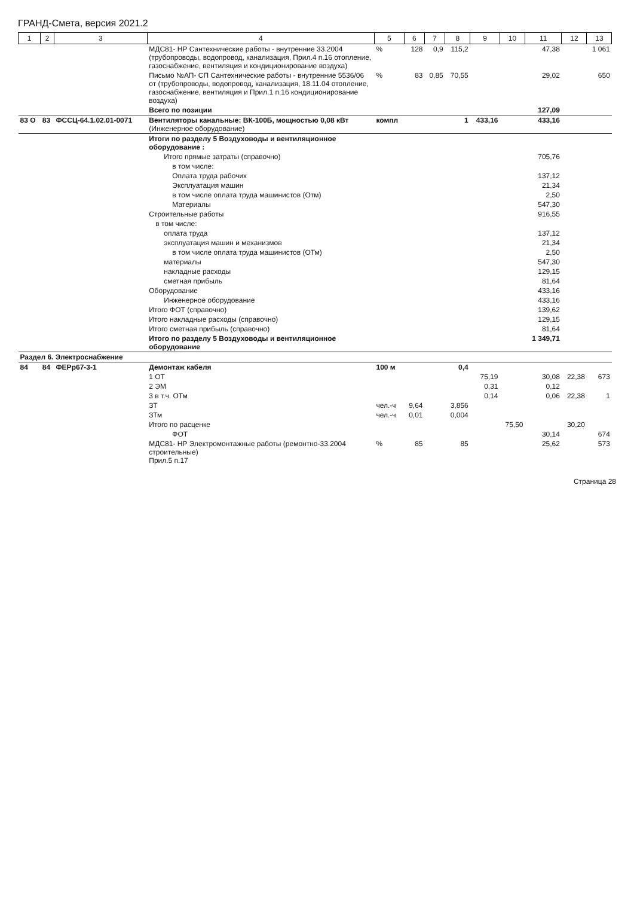ГРАНД-Смета, версия 2021.2
| 1 | 2 | 3 | 4 | 5 | 6 | 7 | 8 | 9 | 10 | 11 | 12 | 13 | |
| --- | --- | --- | --- | --- | --- | --- | --- | --- | --- | --- | --- | --- | --- |
| | | | МДС81- НР Сантехнические работы - внутренние 33.2004 (трубопроводы, водопровод, канализация, Прил.4 п.16 отопление, газоснабжение, вентиляция и кондиционирование воздуха) | % | 128 | 0,9 | 115,2 | | | 47,38 | | 1 061 | |
| | | | Письмо №АП- СП Сантехнические работы - внутренние 5536/06 от (трубопроводы, водопровод, канализация, 18.11.04 отопление, газоснабжение, вентиляция и Прил.1 п.16 кондиционирование воздуха) | % | 83 | 0,85 | 70,55 | | | 29,02 | | 650 | |
| | | | Всего по позиции | | | | | | | 127,09 | | | |
| 83 О | 83 | ФССЦ-64.1.02.01-0071 | Вентиляторы канальные: ВК-100Б, мощностью 0,08 кВт (Инженерное оборудование) | компл | | | 1 | 433,16 | | 433,16 | | | |
| | | | Итоги по разделу 5 Воздуховоды и вентиляционное оборудование : | | | | | | | | | | |
| | | | Итого прямые затраты (справочно) | | | | | | | 705,76 | | | |
| | | | в том числе: | | | | | | | | | | |
| | | | Оплата труда рабочих | | | | | | | 137,12 | | | |
| | | | Эксплуатация машин | | | | | | | 21,34 | | | |
| | | | в том числе оплата труда машинистов (Отм) | | | | | | | 2,50 | | | |
| | | | Материалы | | | | | | | 547,30 | | | |
| | | | Строительные работы | | | | | | | 916,55 | | | |
| | | | в том числе: | | | | | | | | | | |
| | | | оплата труда | | | | | | | 137,12 | | | |
| | | | эксплуатация машин и механизмов | | | | | | | 21,34 | | | |
| | | | в том числе оплата труда машинистов (ОТм) | | | | | | | 2,50 | | | |
| | | | материалы | | | | | | | 547,30 | | | |
| | | | накладные расходы | | | | | | | 129,15 | | | |
| | | | сметная прибыль | | | | | | | 81,64 | | | |
| | | | Оборудование | | | | | | | 433,16 | | | |
| | | | Инженерное оборудование | | | | | | | 433,16 | | | |
| | | | Итого ФОТ (справочно) | | | | | | | 139,62 | | | |
| | | | Итого накладные расходы (справочно) | | | | | | | 129,15 | | | |
| | | | Итого сметная прибыль (справочно) | | | | | | | 81,64 | | | |
| | | | Итого по разделу 5 Воздуховоды и вентиляционное оборудование | | | | | | | 1 349,71 | | | |
| Раздел 6. Электроснабжение | | | | | | | | | | | | | |
| 84 | 84 | ФЕРр67-3-1 | Демонтаж кабеля | 100 м | | | 0,4 | | | | | | |
| | | | 1 ОТ | | | | | 75,19 | | 30,08 | 22,38 | 673 | |
| | | | 2 ЭМ | | | | | 0,31 | | 0,12 | | | |
| | | | 3 в т.ч. ОТм | | | | | 0,14 | | 0,06 | 22,38 | 1 | |
| | | | ЗТ | чел.-ч | 9,64 | | 3,856 | | | | | | |
| | | | ЗТм | чел.-ч | 0,01 | | 0,004 | | | | | | |
| | | | Итого по расценке | | | | | | 75,50 | | 30,20 | | |
| | | | ФОТ | | | | | | | 30,14 | | 674 | |
| | | | МДС81- НР Электромонтажные работы (ремонтно-33.2004 строительные) Прил.5 п.17 | % | 85 | | 85 | | | 25,62 | | 573 | |
Страница 28